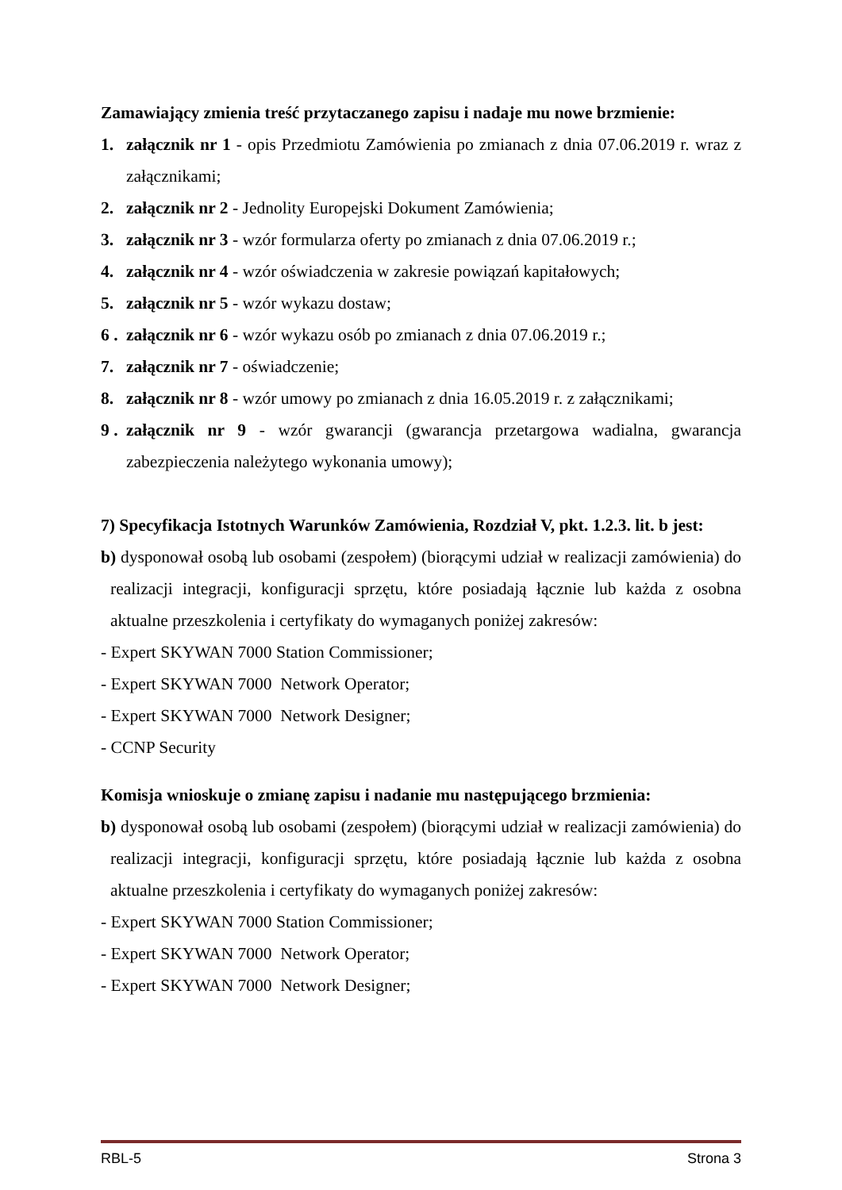Zamawiający zmienia treść przytaczanego zapisu i nadaje mu nowe brzmienie:
1. załącznik nr 1 - opis Przedmiotu Zamówienia po zmianach z dnia 07.06.2019 r. wraz z załącznikami;
2. załącznik nr 2 - Jednolity Europejski Dokument Zamówienia;
3. załącznik nr 3 - wzór formularza oferty po zmianach z dnia 07.06.2019 r.;
4. załącznik nr 4 - wzór oświadczenia w zakresie powiązań kapitałowych;
5. załącznik nr 5 - wzór wykazu dostaw;
6 . załącznik nr 6 - wzór wykazu osób po zmianach z dnia 07.06.2019 r.;
7. załącznik nr 7 - oświadczenie;
8. załącznik nr 8 - wzór umowy po zmianach z dnia 16.05.2019 r. z załącznikami;
9 . załącznik nr 9 - wzór gwarancji (gwarancja przetargowa wadialna, gwarancja zabezpieczenia należytego wykonania umowy);
7) Specyfikacja Istotnych Warunków Zamówienia, Rozdział V, pkt. 1.2.3. lit. b jest:
b) dysponował osobą lub osobami (zespołem) (biorącymi udział w realizacji zamówienia) do realizacji integracji, konfiguracji sprzętu, które posiadają łącznie lub każda z osobna aktualne przeszkolenia i certyfikaty do wymaganych poniżej zakresów:
- Expert SKYWAN 7000 Station Commissioner;
- Expert SKYWAN 7000 Network Operator;
- Expert SKYWAN 7000 Network Designer;
- CCNP Security
Komisja wnioskuje o zmianę zapisu i nadanie mu następującego brzmienia:
b) dysponował osobą lub osobami (zespołem) (biorącymi udział w realizacji zamówienia) do realizacji integracji, konfiguracji sprzętu, które posiadają łącznie lub każda z osobna aktualne przeszkolenia i certyfikaty do wymaganych poniżej zakresów:
- Expert SKYWAN 7000 Station Commissioner;
- Expert SKYWAN 7000 Network Operator;
- Expert SKYWAN 7000 Network Designer;
RBL-5 Strona 3